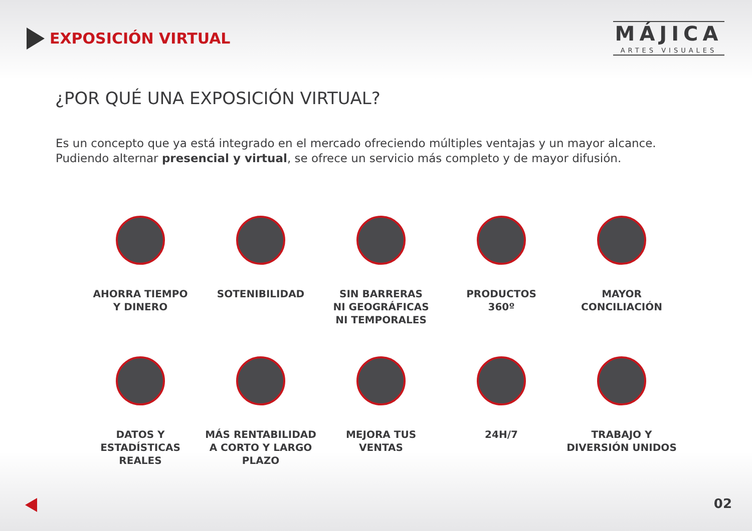EXPOSICIÓN VIRTUAL
MÁJICA
ARTES VISUALES
¿POR QUÉ UNA EXPOSICIÓN VIRTUAL?
Es un concepto que ya está integrado en el mercado ofreciendo múltiples ventajas y un mayor alcance.
Pudiendo alternar presencial y virtual, se ofrece un servicio más completo y de mayor difusión.
AHORRA TIEMPO
Y DINERO
SOTENIBILIDAD SIN BARRERAS
NI GEOGRÁFICAS
NI TEMPORALES
PRODUCTOS
360º
MAYOR
CONCILIACIÓN
DATOS Y
ESTADÍSTICAS
REALES
MÁS RENTABILIDAD
A CORTO Y LARGO
PLAZO
MEJORA TUS
VENTAS
24H/7 TRABAJO Y
DIVERSIÓN UNIDOS
02